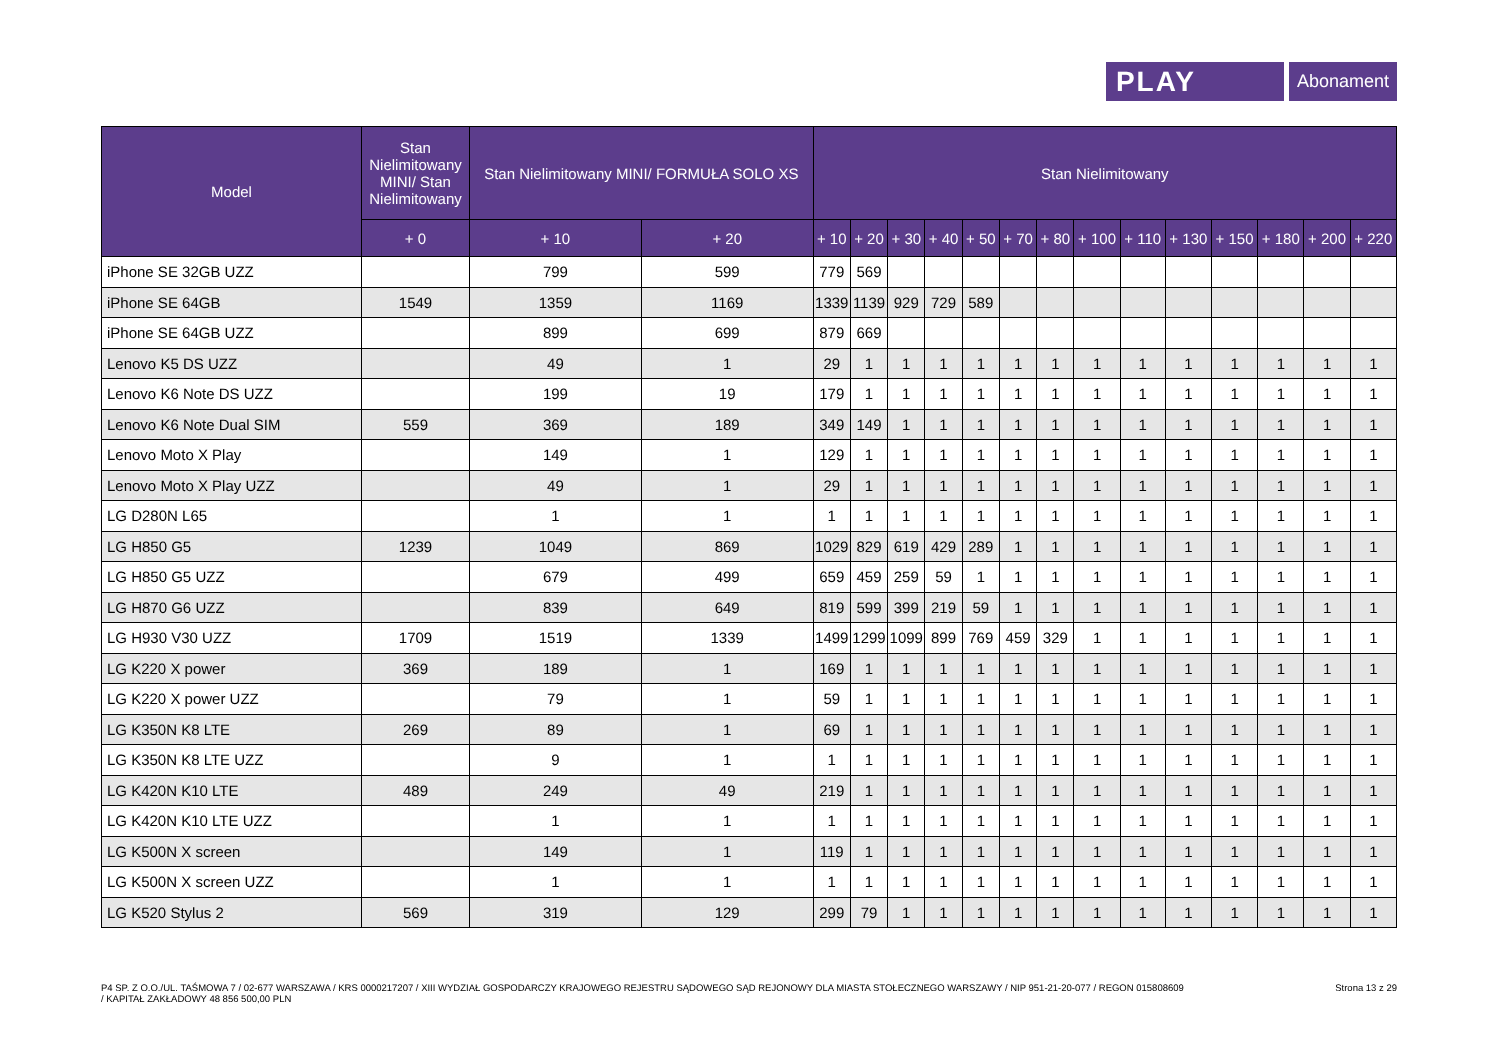PLAY
Abonament
| Model | Stan Nielimitowany MINI/ Stan Nielimitowany | Stan Nielimitowany MINI/ FORMUŁA SOLO XS | | Stan Nielimitowany | | | | | | | | | | | | | |
| --- | --- | --- | --- | --- | --- | --- | --- | --- | --- | --- | --- | --- | --- | --- | --- | --- | --- |
| | + 0 | + 10 | + 20 | + 10 | + 20 | + 30 | + 40 | + 50 | + 70 | + 80 | + 100 | + 110 | + 130 | + 150 | + 180 | + 200 | + 220 |
| iPhone SE 32GB UZZ | | 799 | 599 | 779 | 569 | | | | | | | | | | | | |
| iPhone SE 64GB | 1549 | 1359 | 1169 | 1339 | 1139 | 929 | 729 | 589 | | | | | | | | | |
| iPhone SE 64GB UZZ | | 899 | 699 | 879 | 669 | | | | | | | | | | | | |
| Lenovo K5 DS UZZ | | 49 | 1 | 29 | 1 | 1 | 1 | 1 | 1 | 1 | 1 | 1 | 1 | 1 | 1 | 1 | 1 |
| Lenovo K6 Note DS UZZ | | 199 | 19 | 179 | 1 | 1 | 1 | 1 | 1 | 1 | 1 | 1 | 1 | 1 | 1 | 1 | 1 |
| Lenovo K6 Note Dual SIM | 559 | 369 | 189 | 349 | 149 | 1 | 1 | 1 | 1 | 1 | 1 | 1 | 1 | 1 | 1 | 1 | 1 |
| Lenovo Moto X Play | | 149 | 1 | 129 | 1 | 1 | 1 | 1 | 1 | 1 | 1 | 1 | 1 | 1 | 1 | 1 | 1 |
| Lenovo Moto X Play UZZ | | 49 | 1 | 29 | 1 | 1 | 1 | 1 | 1 | 1 | 1 | 1 | 1 | 1 | 1 | 1 | 1 |
| LG D280N L65 | | 1 | 1 | 1 | 1 | 1 | 1 | 1 | 1 | 1 | 1 | 1 | 1 | 1 | 1 | 1 | 1 |
| LG H850 G5 | 1239 | 1049 | 869 | 1029 | 829 | 619 | 429 | 289 | 1 | 1 | 1 | 1 | 1 | 1 | 1 | 1 | 1 |
| LG H850 G5 UZZ | | 679 | 499 | 659 | 459 | 259 | 59 | 1 | 1 | 1 | 1 | 1 | 1 | 1 | 1 | 1 | 1 |
| LG H870 G6 UZZ | | 839 | 649 | 819 | 599 | 399 | 219 | 59 | 1 | 1 | 1 | 1 | 1 | 1 | 1 | 1 | 1 |
| LG H930 V30 UZZ | 1709 | 1519 | 1339 | 1499 | 1299 | 1099 | 899 | 769 | 459 | 329 | 1 | 1 | 1 | 1 | 1 | 1 | 1 |
| LG K220 X power | 369 | 189 | 1 | 169 | 1 | 1 | 1 | 1 | 1 | 1 | 1 | 1 | 1 | 1 | 1 | 1 | 1 |
| LG K220 X power UZZ | | 79 | 1 | 59 | 1 | 1 | 1 | 1 | 1 | 1 | 1 | 1 | 1 | 1 | 1 | 1 | 1 |
| LG K350N K8 LTE | 269 | 89 | 1 | 69 | 1 | 1 | 1 | 1 | 1 | 1 | 1 | 1 | 1 | 1 | 1 | 1 | 1 |
| LG K350N K8 LTE UZZ | | 9 | 1 | 1 | 1 | 1 | 1 | 1 | 1 | 1 | 1 | 1 | 1 | 1 | 1 | 1 | 1 |
| LG K420N K10 LTE | 489 | 249 | 49 | 219 | 1 | 1 | 1 | 1 | 1 | 1 | 1 | 1 | 1 | 1 | 1 | 1 | 1 |
| LG K420N K10 LTE UZZ | | 1 | 1 | 1 | 1 | 1 | 1 | 1 | 1 | 1 | 1 | 1 | 1 | 1 | 1 | 1 | 1 |
| LG K500N X screen | | 149 | 1 | 119 | 1 | 1 | 1 | 1 | 1 | 1 | 1 | 1 | 1 | 1 | 1 | 1 | 1 |
| LG K500N X screen UZZ | | 1 | 1 | 1 | 1 | 1 | 1 | 1 | 1 | 1 | 1 | 1 | 1 | 1 | 1 | 1 | 1 |
| LG K520 Stylus 2 | 569 | 319 | 129 | 299 | 79 | 1 | 1 | 1 | 1 | 1 | 1 | 1 | 1 | 1 | 1 | 1 | 1 |
P4 SP. Z O.O./UL. TAŚMOWA 7 / 02-677 WARSZAWA / KRS 0000217207 / XIII WYDZIAŁ GOSPODARCZY KRAJOWEGO REJESTRU SĄDOWEGO SĄD REJONOWY DLA MIASTA STOŁECZNEGO WARSZAWY / NIP 951-21-20-077 / REGON 015808609
/ KAPITAŁ ZAKŁADOWY 48 856 500,00 PLN
Strona 13 z 29